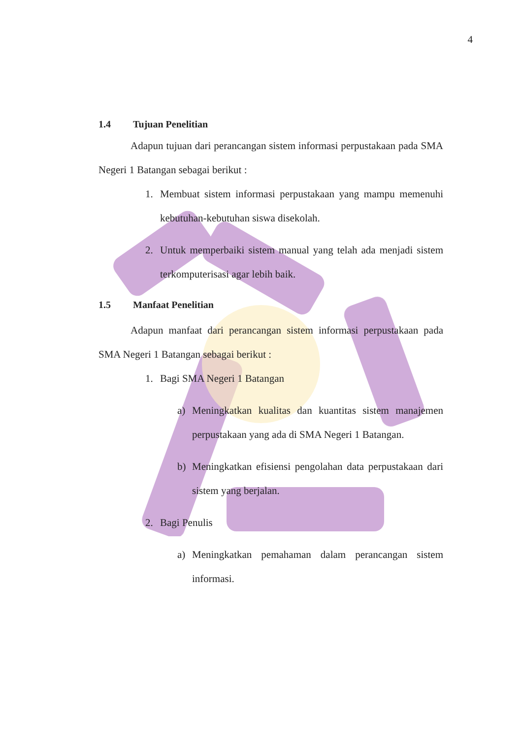4
1.4 Tujuan Penelitian
Adapun tujuan dari perancangan sistem informasi perpustakaan pada SMA Negeri 1 Batangan sebagai berikut :
1. Membuat sistem informasi perpustakaan yang mampu memenuhi kebutuhan-kebutuhan siswa disekolah.
2. Untuk memperbaiki sistem manual yang telah ada menjadi sistem terkomputerisasi agar lebih baik.
1.5 Manfaat Penelitian
Adapun manfaat dari perancangan sistem informasi perpustakaan pada SMA Negeri 1 Batangan sebagai berikut :
1. Bagi SMA Negeri 1 Batangan
a) Meningkatkan kualitas dan kuantitas sistem manajemen perpustakaan yang ada di SMA Negeri 1 Batangan.
b) Meningkatkan efisiensi pengolahan data perpustakaan dari sistem yang berjalan.
2. Bagi Penulis
a) Meningkatkan pemahaman dalam perancangan sistem informasi.